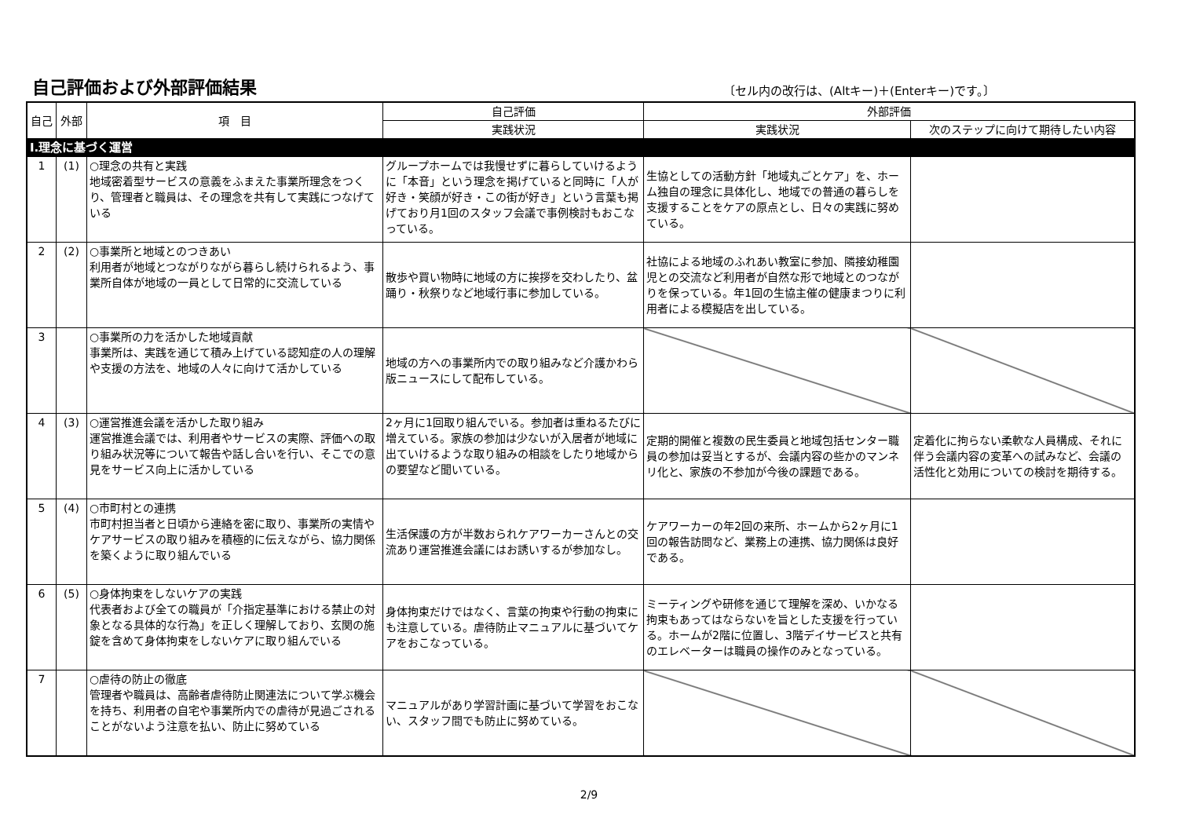自己評価および外部評価結果
〔セル内の改行は、(Altキー)＋(Enterキー)です。〕
| 自己 | 外部 | 項 目 | 自己評価 | 外部評価 | |
| --- | --- | --- | --- | --- | --- |
| | | | 実践状況 | 実践状況 | 次のステップに向けて期待したい内容 |
| Ⅰ.理念に基づく運営 | | | | | |
| 1 | (1) | ○理念の共有と実践 地域密着型サービスの意義をふまえた事業所理念をつくり、管理者と職員は、その理念を共有して実践につなげている | グループホームでは我慢せずに暮らしていけるように「本音」という理念を掲げていると同時に「人が好き・笑顔が好き・この街が好き」という言葉も掲げており月1回のスタッフ会議で事例検討もおこなっている。 | 生協としての活動方針「地域丸ごとケア」を、ホーム独自の理念に具体化し、地域での普通の暮らしを支援することをケアの原点とし、日々の実践に努めている。 | |
| 2 | (2) | ○事業所と地域とのつきあい 利用者が地域とつながりながら暮らし続けられるよう、事業所自体が地域の一員として日常的に交流している | 散歩や買い物時に地域の方に挨拶を交わしたり、盆踊り・秋祭りなど地域行事に参加している。 | 社協による地域のふれあい教室に参加、隣接幼稚園児との交流など利用者が自然な形で地域とのつながりを保っている。年1回の生協主催の健康まつりに利用者による模擬店を出している。 | |
| 3 | | ○事業所の力を活かした地域貢献 事業所は、実践を通じて積み上げている認知症の人の理解や支援の方法を、地域の人々に向けて活かしている | 地域の方への事業所内での取り組みなど介護かわら版ニュースにして配布している。 | | |
| 4 | (3) | ○運営推進会議を活かした取り組み 運営推進会議では、利用者やサービスの実際、評価への取り組み状況等について報告や話し合いを行い、そこでの意見をサービス向上に活かしている | 2ヶ月に1回取り組んでいる。参加者は重ねるたびに増えている。家族の参加は少ないが入居者が地域に出ていけるような取り組みの相談をしたり地域からの要望など聞いている。 | 定期的開催と複数の民生委員と地域包括センター職員の参加は妥当とするが、会議内容の些かのマンネリ化と、家族の不参加が今後の課題である。 | 定着化に拘らない柔軟な人員構成、それに伴う会議内容の変革への試みなど、会議の活性化と効用についての検討を期待する。 |
| 5 | (4) | ○市町村との連携 市町村担当者と日頃から連絡を密に取り、事業所の実情やケアサービスの取り組みを積極的に伝えながら、協力関係を築くように取り組んでいる | 生活保護の方が半数おられケアワーカーさんとの交流あり運営推進会議にはお誘いするが参加なし。 | ケアワーカーの年2回の来所、ホームから2ヶ月に1回の報告訪問など、業務上の連携、協力関係は良好である。 | |
| 6 | (5) | ○身体拘束をしないケアの実践 代表者および全ての職員が「介指定基準における禁止の対象となる具体的な行為」を正しく理解しており、玄関の施錠を含めて身体拘束をしないケアに取り組んでいる | 身体拘束だけではなく、言葉の拘束や行動の拘束にも注意している。虐待防止マニュアルに基づいてケアをおこなっている。 | ミーティングや研修を通じて理解を深め、いかなる拘束もあってはならないを旨とした支援を行っている。ホームが2階に位置し、3階デイサービスと共有のエレベーターは職員の操作のみとなっている。 | |
| 7 | | ○虐待の防止の徹底 管理者や職員は、高齢者虐待防止関連法について学ぶ機会を持ち、利用者の自宅や事業所内での虐待が見過ごされることがないよう注意を払い、防止に努めている | マニュアルがあり学習計画に基づいて学習をおこない、スタッフ間でも防止に努めている。 | | |
2/9